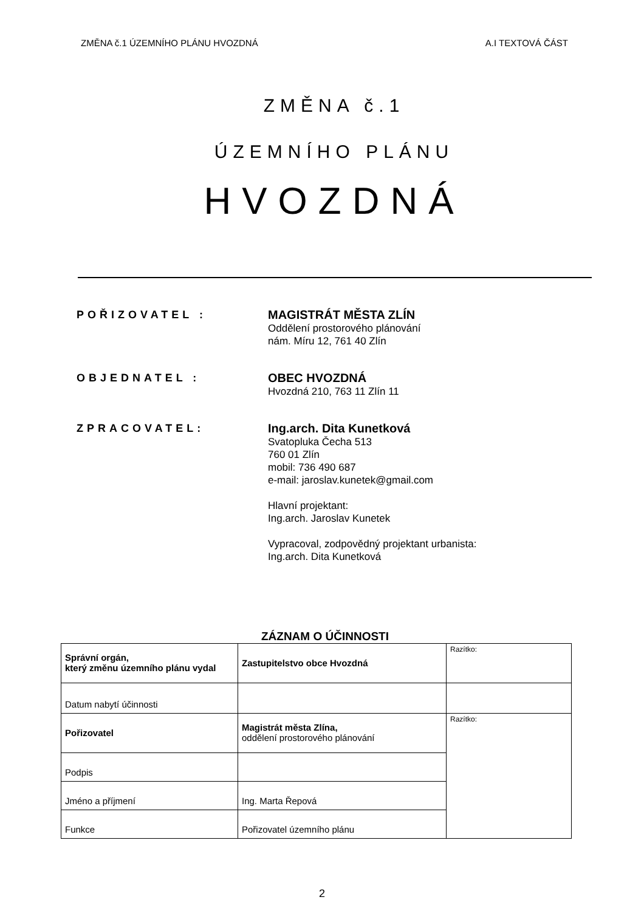ZMĚNA č.1 ÚZEMNÍHO PLÁNU HVOZDNÁ A.I TEXTOVÁ ČÁST
ZMĚNA č.1
ÚZEMNÍHO PLÁNU
HVOZDNÁ
POŘIZOVATEL :
MAGISTRÁT MĚSTA ZLÍN
Oddělení prostorového plánování
nám. Míru 12, 761 40 Zlín
OBJEDNATEL :
OBEC HVOZDNÁ
Hvozdná 210, 763 11 Zlín 11
ZPRACOVATEL:
Ing.arch. Dita Kunetková
Svatopluka Čecha 513
760 01 Zlín
mobil: 736 490 687
e-mail: jaroslav.kunetek@gmail.com
Hlavní projektant:
Ing.arch. Jaroslav Kunetek
Vypracoval, zodpovědný projektant urbanista:
Ing.arch. Dita Kunetková
ZÁZNAM O ÚČINNOSTI
| Správní orgán, který změnu územního plánu vydal | Zastupitelstvo obce Hvozdná | Razítko: |
| Datum nabytí účinnosti | | |
| Pořizovatel | Magistrát města Zlína, oddělení prostorového plánování | Razítko: |
| Podpis | | |
| Jméno a příjmení | Ing. Marta Řepová | |
| Funkce | Pořizovatel územního plánu | |
2